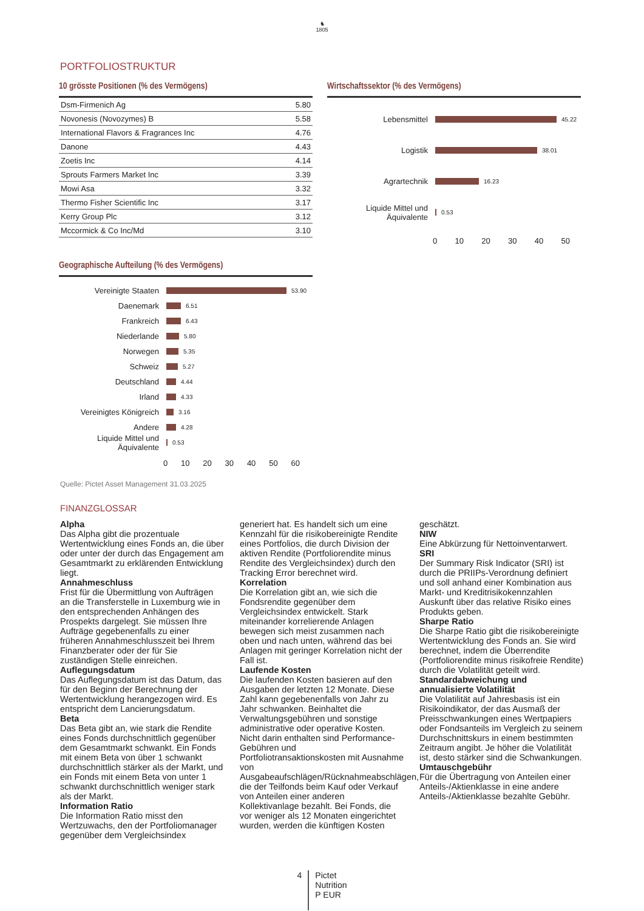♞
1805
PORTFOLIOSTRUKTUR
10 grösste Positionen (% des Vermögens)
| Dsm-Firmenich Ag | 5.80 |
| Novonesis (Novozymes) B | 5.58 |
| International Flavors & Fragrances Inc | 4.76 |
| Danone | 4.43 |
| Zoetis Inc | 4.14 |
| Sprouts Farmers Market Inc | 3.39 |
| Mowi Asa | 3.32 |
| Thermo Fisher Scientific Inc | 3.17 |
| Kerry Group Plc | 3.12 |
| Mccormick & Co Inc/Md | 3.10 |
Geographische Aufteilung (% des Vermögens)
Vereinigte Staaten 53.90
Daenemark 6.51
Frankreich 6.43
Niederlande 5.80
Norwegen 5.35
Schweiz 5.27
Deutschland 4.44
Irland 4.33
Vereinigtes Königreich 3.16
Andere 4.28
Liquide Mittel und Äquivalente 0.53
0 10 20 30 40 50 60
Wirtschaftssektor (% des Vermögens)
Lebensmittel 45.22
Logistik 38.01
Agrartechnik 16.23
Liquide Mittel und Äquivalente 0.53
0 10 20 30 40 50
Quelle: Pictet Asset Management 31.03.2025
FINANZGLOSSAR
Alpha
Das Alpha gibt die prozentuale Wertentwicklung eines Fonds an, die über oder unter der durch das Engagement am Gesamtmarkt zu erklärenden Entwicklung liegt.
Annahmeschluss
Frist für die Übermittlung von Aufträgen an die Transferstelle in Luxemburg wie in den entsprechenden Anhängen des Prospekts dargelegt. Sie müssen Ihre Aufträge gegebenenfalls zu einer früheren Annahmeschlusszeit bei Ihrem Finanzberater oder der für Sie zuständigen Stelle einreichen.
Auflegungsdatum
Das Auflegungsdatum ist das Datum, das für den Beginn der Berechnung der Wertentwicklung herangezogen wird. Es entspricht dem Lancierungsdatum.
Beta
Das Beta gibt an, wie stark die Rendite eines Fonds durchschnittlich gegenüber dem Gesamtmarkt schwankt. Ein Fonds mit einem Beta von über 1 schwankt durchschnittlich stärker als der Markt, und ein Fonds mit einem Beta von unter 1 schwankt durchschnittlich weniger stark als der Markt.
Information Ratio
Die Information Ratio misst den Wertzuwachs, den der Portfoliomanager gegenüber dem Vergleichsindex
generiert hat. Es handelt sich um eine Kennzahl für die risikobereinigte Rendite eines Portfolios, die durch Division der aktiven Rendite (Portfoliorendite minus Rendite des Vergleichsindex) durch den Tracking Error berechnet wird.
Korrelation
Die Korrelation gibt an, wie sich die Fondsrendite gegenüber dem Vergleichsindex entwickelt. Stark miteinander korrelierende Anlagen bewegen sich meist zusammen nach oben und nach unten, während das bei Anlagen mit geringer Korrelation nicht der Fall ist.
Laufende Kosten
Die laufenden Kosten basieren auf den Ausgaben der letzten 12 Monate. Diese Zahl kann gegebenenfalls von Jahr zu Jahr schwanken. Beinhaltet die Verwaltungsgebühren und sonstige administrative oder operative Kosten. Nicht darin enthalten sind Performance-Gebühren und Portfoliotransaktionskosten mit Ausnahme von Ausgabeaufschlägen/Rücknahmeabschlägen, die der Teilfonds beim Kauf oder Verkauf von Anteilen einer anderen Kollektivanlage bezahlt. Bei Fonds, die vor weniger als 12 Monaten eingerichtet wurden, werden die künftigen Kosten
geschätzt.
NIW
Eine Abkürzung für Nettoinventarwert.
SRI
Der Summary Risk Indicator (SRI) ist durch die PRIIPs-Verordnung definiert und soll anhand einer Kombination aus Markt- und Kreditrisikokennzahlen Auskunft über das relative Risiko eines Produkts geben.
Sharpe Ratio
Die Sharpe Ratio gibt die risikobereinigte Wertentwicklung des Fonds an. Sie wird berechnet, indem die Überrendite (Portfoliorendite minus risikofreie Rendite) durch die Volatilität geteilt wird.
Standardabweichung und annualisierte Volatilität
Die Volatilität auf Jahresbasis ist ein Risikoindikator, der das Ausmaß der Preisschwankungen eines Wertpapiers oder Fondsanteils im Vergleich zu seinem Durchschnittskurs in einem bestimmten Zeitraum angibt. Je höher die Volatilität ist, desto stärker sind die Schwankungen.
Umtauschgebühr
Für die Übertragung von Anteilen einer Anteils-/Aktienklasse in eine andere Anteils-/Aktienklasse bezahlte Gebühr.
4 Pictet
Nutrition
P EUR